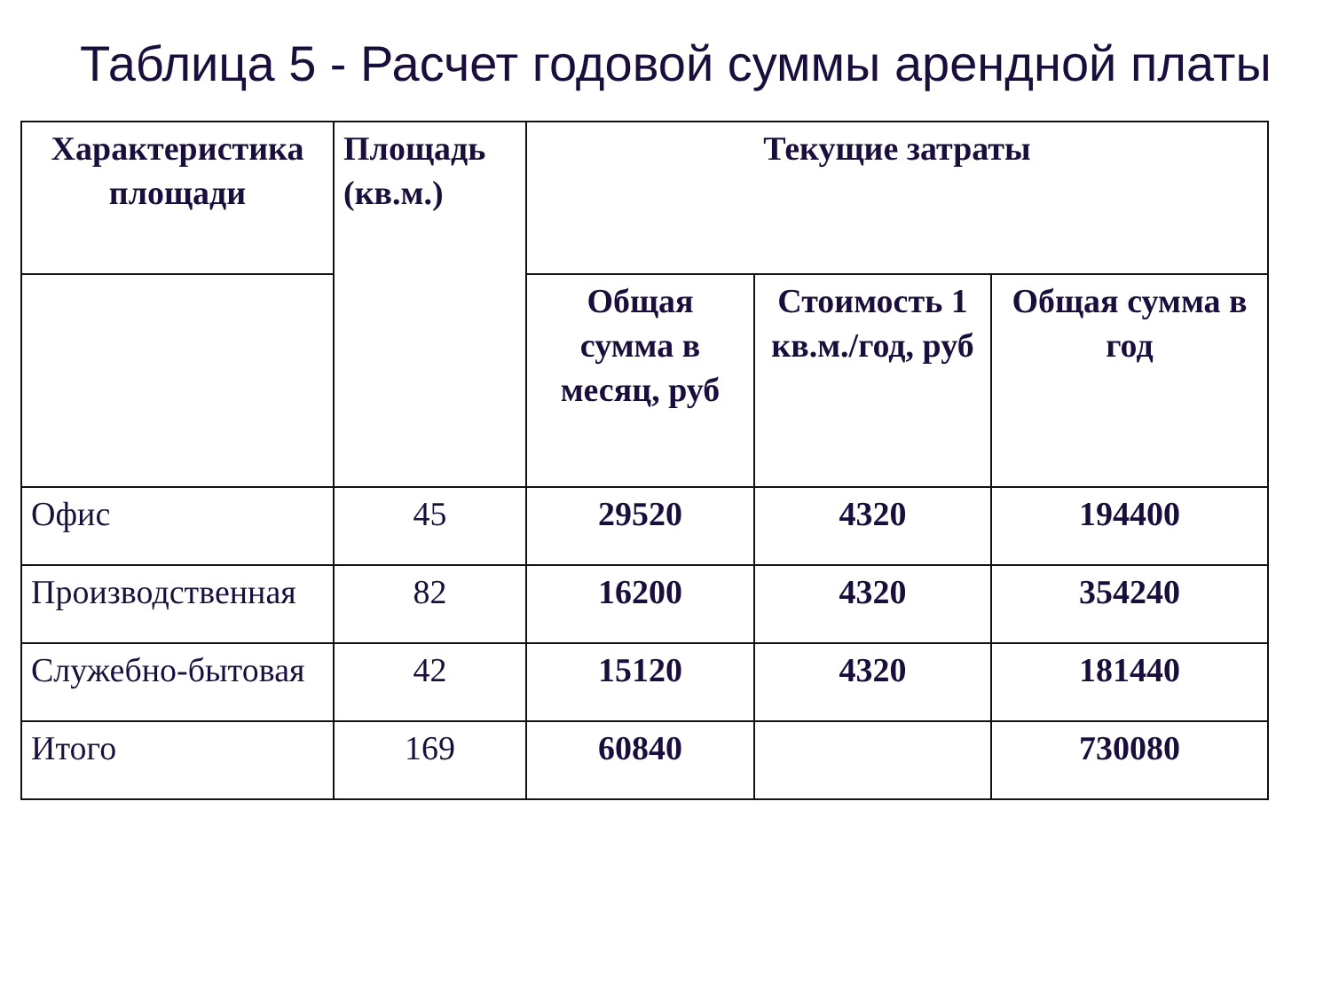Таблица 5 - Расчет годовой суммы арендной платы
| Характеристика площади | Площадь (кв.м.) | Текущие затраты | | |
| --- | --- | --- | --- | --- |
| | | Общая сумма в месяц, руб | Стоимость 1 кв.м./год, руб | Общая сумма в год |
| Офис | 45 | 29520 | 4320 | 194400 |
| Производственная | 82 | 16200 | 4320 | 354240 |
| Служебно-бытовая | 42 | 15120 | 4320 | 181440 |
| Итого | 169 | 60840 | | 730080 |